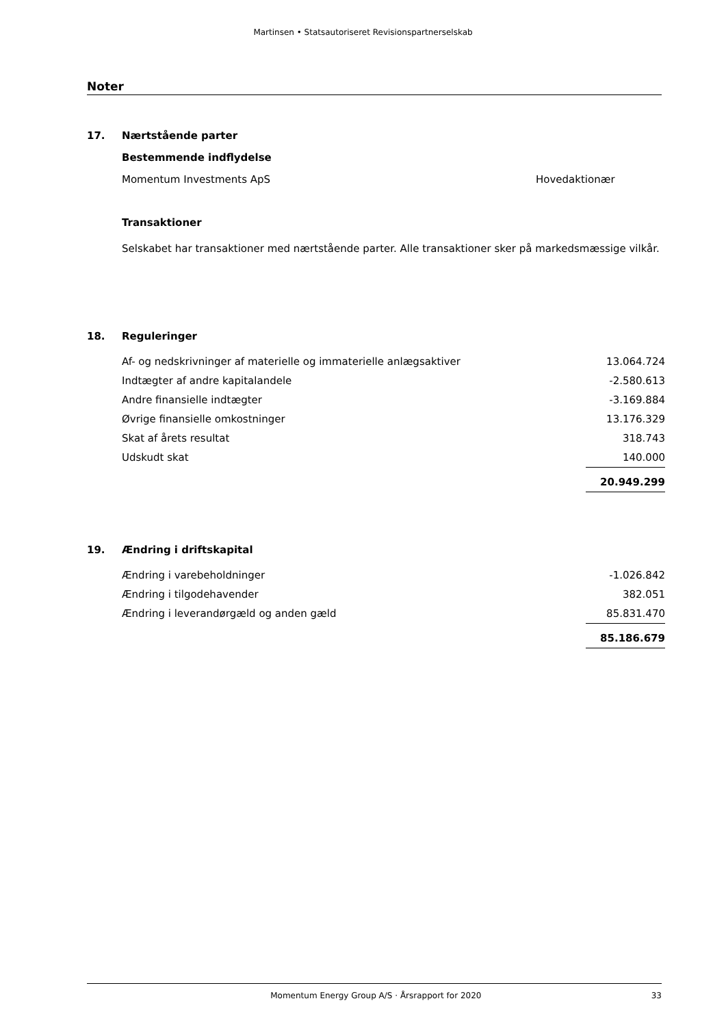Martinsen • Statsautoriseret Revisionspartnerselskab
Noter
17. Nærtstående parter
Bestemmende indflydelse
Momentum Investments ApS Hovedaktionær
Transaktioner
Selskabet har transaktioner med nærtstående parter. Alle transaktioner sker på markedsmæssige vilkår.
18. Reguleringer
| Af- og nedskrivninger af materielle og immaterielle anlægsaktiver | 13.064.724 |
| Indtægter af andre kapitalandele | -2.580.613 |
| Andre finansielle indtægter | -3.169.884 |
| Øvrige finansielle omkostninger | 13.176.329 |
| Skat af årets resultat | 318.743 |
| Udskudt skat | 140.000 |
| | 20.949.299 |
19. Ændring i driftskapital
| Ændring i varebeholdninger | -1.026.842 |
| Ændring i tilgodehavender | 382.051 |
| Ændring i leverandørgæld og anden gæld | 85.831.470 |
| | 85.186.679 |
Momentum Energy Group A/S · Årsrapport for 2020 33